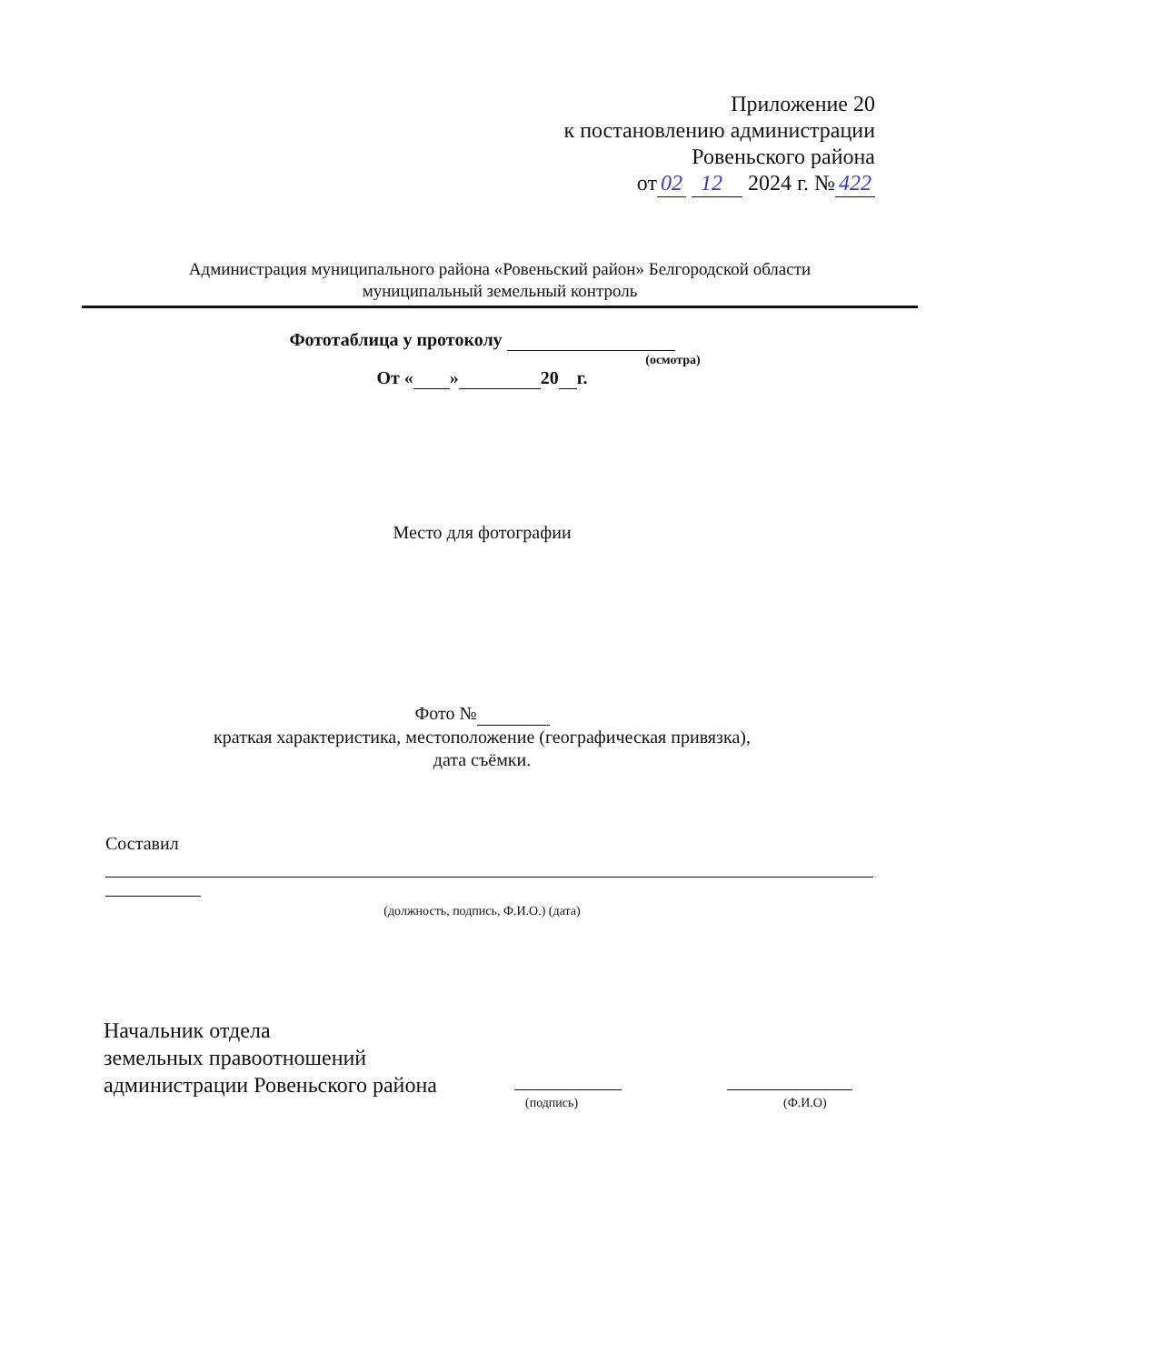Приложение 20
к постановлению администрации
Ровеньского района
от 02 12 2024 г. № 422
Администрация муниципального района «Ровеньский район» Белгородской области
муниципальный земельный контроль
Фототаблица у протоколу
(осмотра)
От « » 20 г.
Место для фотографии
Фото №
краткая характеристика, местоположение (географическая привязка),
дата съёмки.
Составил
(должность, подпись, Ф.И.О.) (дата)
Начальник отдела
земельных правоотношений
администрации Ровеньского района
(подпись) (Ф.И.О)